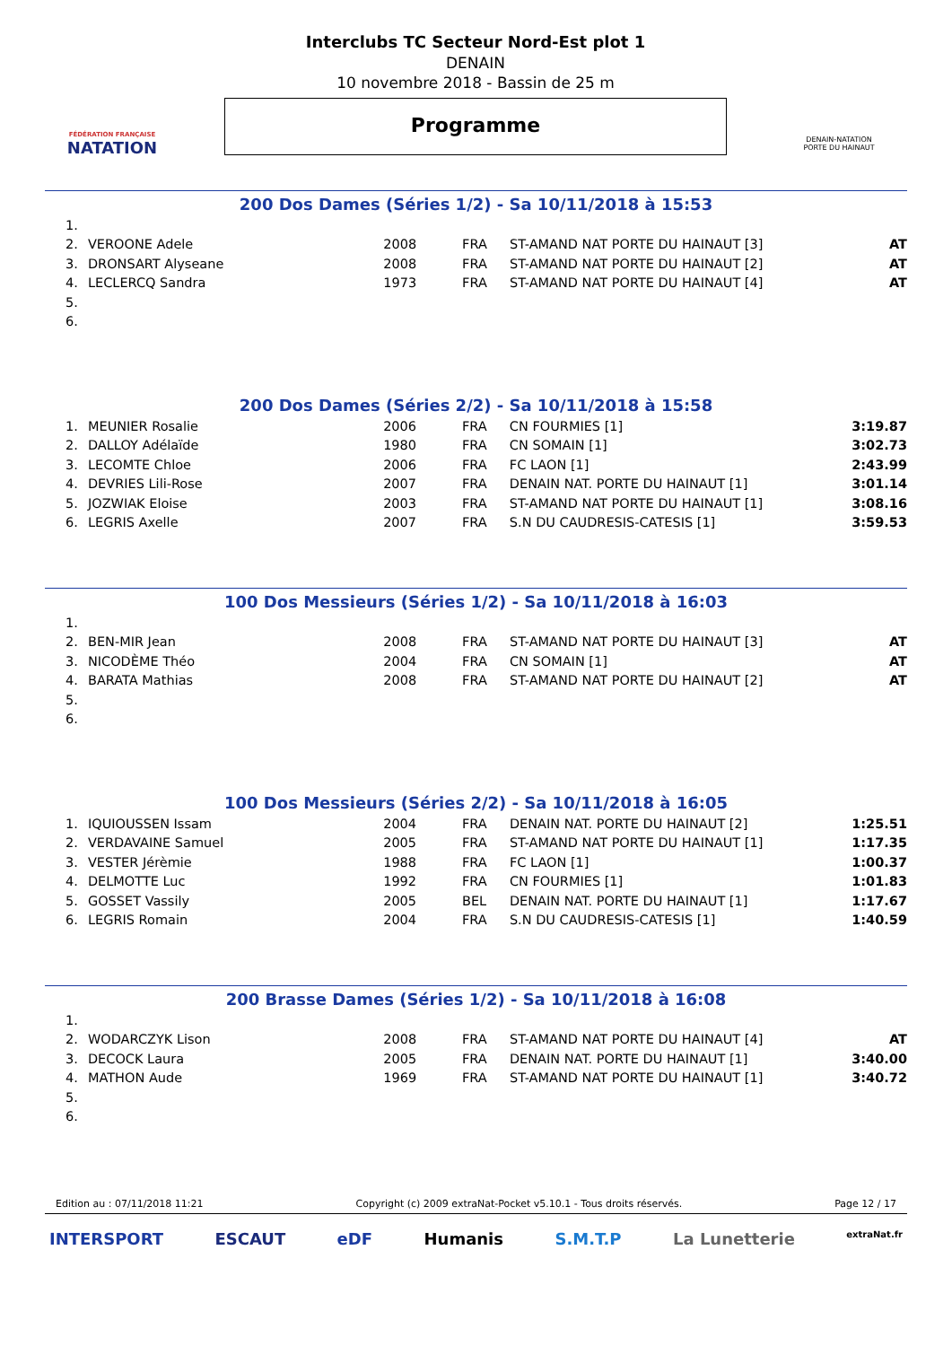FÉDÉRATION FRANÇAISE
NATATION
Interclubs TC Secteur Nord-Est plot 1
DENAIN
10 novembre 2018 - Bassin de 25 m
Programme
DENAIN-NATATION
PORTE DU HAINAUT
200 Dos Dames (Séries 1/2) - Sa 10/11/2018 à 15:53
| 1. | | | | | |
| 2. | VEROONE Adele | 2008 | FRA | ST-AMAND NAT PORTE DU HAINAUT [3] | AT |
| 3. | DRONSART Alyseane | 2008 | FRA | ST-AMAND NAT PORTE DU HAINAUT [2] | AT |
| 4. | LECLERCQ Sandra | 1973 | FRA | ST-AMAND NAT PORTE DU HAINAUT [4] | AT |
| 5. | | | | | |
| 6. | | | | | |
200 Dos Dames (Séries 2/2) - Sa 10/11/2018 à 15:58
| 1. | MEUNIER Rosalie | 2006 | FRA | CN FOURMIES [1] | 3:19.87 |
| 2. | DALLOY Adélaïde | 1980 | FRA | CN SOMAIN [1] | 3:02.73 |
| 3. | LECOMTE Chloe | 2006 | FRA | FC LAON [1] | 2:43.99 |
| 4. | DEVRIES Lili-Rose | 2007 | FRA | DENAIN NAT. PORTE DU HAINAUT [1] | 3:01.14 |
| 5. | JOZWIAK Eloise | 2003 | FRA | ST-AMAND NAT PORTE DU HAINAUT [1] | 3:08.16 |
| 6. | LEGRIS Axelle | 2007 | FRA | S.N DU CAUDRESIS-CATESIS [1] | 3:59.53 |
100 Dos Messieurs (Séries 1/2) - Sa 10/11/2018 à 16:03
| 1. | | | | | |
| 2. | BEN-MIR Jean | 2008 | FRA | ST-AMAND NAT PORTE DU HAINAUT [3] | AT |
| 3. | NICODÈME Théo | 2004 | FRA | CN SOMAIN [1] | AT |
| 4. | BARATA Mathias | 2008 | FRA | ST-AMAND NAT PORTE DU HAINAUT [2] | AT |
| 5. | | | | | |
| 6. | | | | | |
100 Dos Messieurs (Séries 2/2) - Sa 10/11/2018 à 16:05
| 1. | IQUIOUSSEN Issam | 2004 | FRA | DENAIN NAT. PORTE DU HAINAUT [2] | 1:25.51 |
| 2. | VERDAVAINE Samuel | 2005 | FRA | ST-AMAND NAT PORTE DU HAINAUT [1] | 1:17.35 |
| 3. | VESTER Jérèmie | 1988 | FRA | FC LAON [1] | 1:00.37 |
| 4. | DELMOTTE Luc | 1992 | FRA | CN FOURMIES [1] | 1:01.83 |
| 5. | GOSSET Vassily | 2005 | BEL | DENAIN NAT. PORTE DU HAINAUT [1] | 1:17.67 |
| 6. | LEGRIS Romain | 2004 | FRA | S.N DU CAUDRESIS-CATESIS [1] | 1:40.59 |
200 Brasse Dames (Séries 1/2) - Sa 10/11/2018 à 16:08
| 1. | | | | | |
| 2. | WODARCZYK Lison | 2008 | FRA | ST-AMAND NAT PORTE DU HAINAUT [4] | AT |
| 3. | DECOCK Laura | 2005 | FRA | DENAIN NAT. PORTE DU HAINAUT [1] | 3:40.00 |
| 4. | MATHON Aude | 1969 | FRA | ST-AMAND NAT PORTE DU HAINAUT [1] | 3:40.72 |
| 5. | | | | | |
| 6. | | | | | |
Edition au : 07/11/2018 11:21 Copyright (c) 2009 extraNat-Pocket v5.10.1 - Tous droits réservés. Page 12 / 17
INTERSPORT ESCAUT eDF Humanis S.M.T.P La Lunetterie extraNat.fr